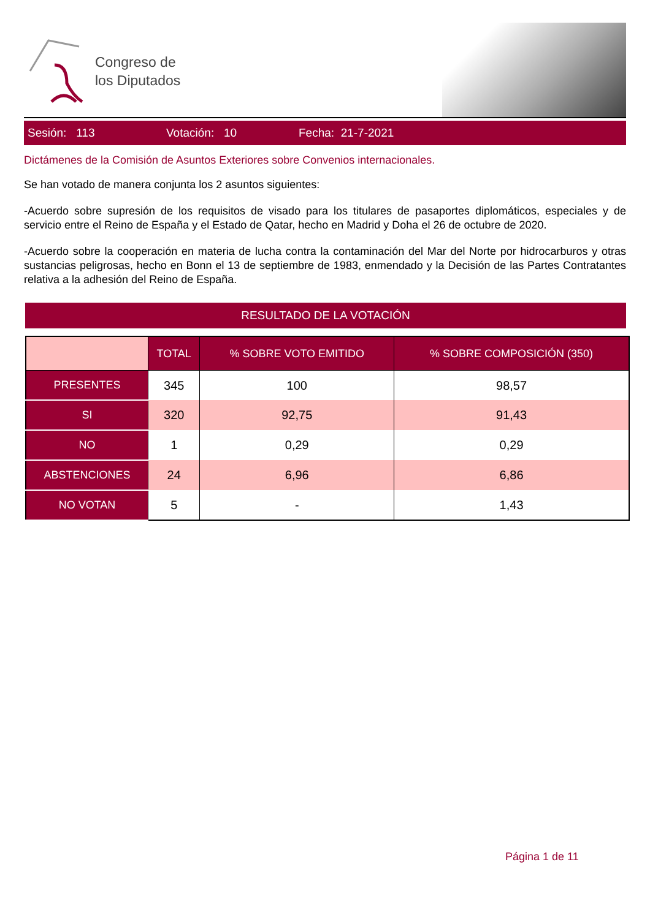Congreso de
los Diputados
Sesión: 113 Votación: 10 Fecha: 21-7-2021
Dictámenes de la Comisión de Asuntos Exteriores sobre Convenios internacionales.
Se han votado de manera conjunta los 2 asuntos siguientes:
-Acuerdo sobre supresión de los requisitos de visado para los titulares de pasaportes diplomáticos, especiales y de servicio entre el Reino de España y el Estado de Qatar, hecho en Madrid y Doha el 26 de octubre de 2020.
-Acuerdo sobre la cooperación en materia de lucha contra la contaminación del Mar del Norte por hidrocarburos y otras sustancias peligrosas, hecho en Bonn el 13 de septiembre de 1983, enmendado y la Decisión de las Partes Contratantes relativa a la adhesión del Reino de España.
RESULTADO DE LA VOTACIÓN
| | TOTAL | % SOBRE VOTO EMITIDO | % SOBRE COMPOSICIÓN (350) |
| --- | --- | --- | --- |
| PRESENTES | 345 | 100 | 98,57 |
| SI | 320 | 92,75 | 91,43 |
| NO | 1 | 0,29 | 0,29 |
| ABSTENCIONES | 24 | 6,96 | 6,86 |
| NO VOTAN | 5 | - | 1,43 |
Página 1 de 11